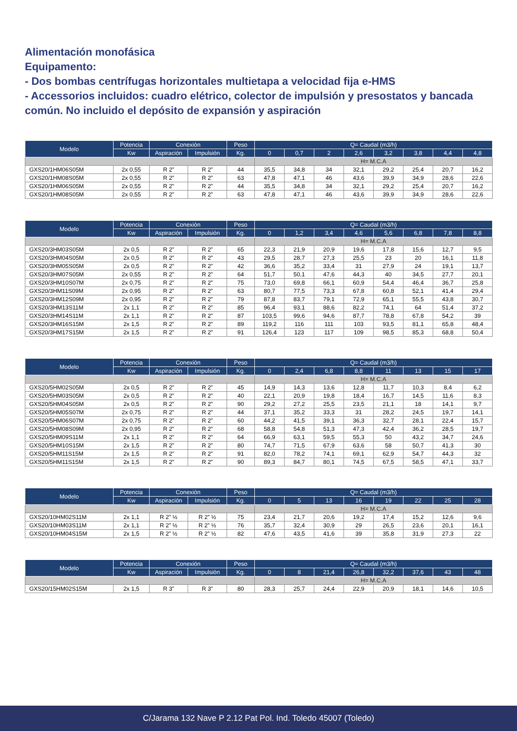Alimentación monofásica
Equipamento:
- Dos bombas centrífugas horizontales multietapa a velocidad fija e-HMS
- Accessorios incluidos: cuadro elétrico, colector de impulsión y presostatos y bancada común. No incluido el depósito de expansión y aspiración
| Modelo | Potencia | Conexión | | Peso | Q= Caudal (m3/h) | | | | | | | |
| --- | --- | --- | --- | --- | --- | --- | --- | --- | --- | --- | --- | --- |
| | Kw | Aspiración | Impulsión | Kg. | 0 | 0,7 | 2 | 2,6 | 3,2 | 3,8 | 4,4 | 4,8 |
| | | | | | H= M.C.A | | | | | | | |
| GXS20/1HM06S05M | 2x 0,55 | R 2” | R 2” | 44 | 35,5 | 34,8 | 34 | 32,1 | 29,2 | 25,4 | 20,7 | 16,2 |
| GXS20/1HM08S05M | 2x 0,55 | R 2” | R 2” | 63 | 47,8 | 47,1 | 46 | 43,6 | 39,9 | 34,9 | 28,6 | 22,6 |
| GXS20/1HM06S05M | 2x 0,55 | R 2” | R 2” | 44 | 35,5 | 34,8 | 34 | 32,1 | 29,2 | 25,4 | 20,7 | 16,2 |
| GXS20/1HM08S05M | 2x 0,55 | R 2” | R 2” | 63 | 47,8 | 47,1 | 46 | 43,6 | 39,9 | 34,9 | 28,6 | 22,6 |
| Modelo | Potencia | Conexión | | Peso | Q= Caudal (m3/h) | | | | | | | |
| --- | --- | --- | --- | --- | --- | --- | --- | --- | --- | --- | --- | --- |
| | Kw | Aspiración | Impulsión | Kg. | 0 | 1,2 | 3,4 | 4,6 | 5,6 | 6,8 | 7,8 | 8,8 |
| | | | | | H= M.C.A | | | | | | | |
| GXS20/3HM03S05M | 2x 0,5 | R 2” | R 2” | 65 | 22,3 | 21,9 | 20,9 | 19,6 | 17,8 | 15,6 | 12,7 | 9,5 |
| GXS20/3HM04S05M | 2x 0,5 | R 2” | R 2” | 43 | 29,5 | 28,7 | 27,3 | 25,5 | 23 | 20 | 16,1 | 11,8 |
| GXS20/3HM05S05M | 2x 0,5 | R 2” | R 2” | 42 | 36,6 | 35,2 | 33,4 | 31 | 27,9 | 24 | 19,1 | 13,7 |
| GXS20/3HM07S05M | 2x 0,55 | R 2” | R 2” | 64 | 51,7 | 50,1 | 47,6 | 44,3 | 40 | 34,5 | 27,7 | 20,1 |
| GXS20/3HM10S07M | 2x 0,75 | R 2” | R 2” | 75 | 73,0 | 69,8 | 66,1 | 60,9 | 54,4 | 46,4 | 36,7 | 25,8 |
| GXS20/3HM11S09M | 2x 0,95 | R 2” | R 2” | 63 | 80,7 | 77,5 | 73,3 | 67,8 | 60,8 | 52,1 | 41,4 | 29,4 |
| GXS20/3HM12S09M | 2x 0,95 | R 2” | R 2” | 79 | 87,8 | 83,7 | 79,1 | 72,9 | 65,1 | 55,5 | 43,8 | 30,7 |
| GXS20/3HM13S11M | 2x 1,1 | R 2” | R 2” | 85 | 96,4 | 93,1 | 88,6 | 82,2 | 74,1 | 64 | 51,4 | 37,2 |
| GXS20/3HM14S11M | 2x 1,1 | R 2” | R 2” | 87 | 103,5 | 99,6 | 94,6 | 87,7 | 78,8 | 67,8 | 54,2 | 39 |
| GXS20/3HM16S15M | 2x 1,5 | R 2” | R 2” | 89 | 119,2 | 116 | 111 | 103 | 93,5 | 81,1 | 65,8 | 48,4 |
| GXS20/3HM17S15M | 2x 1,5 | R 2” | R 2” | 91 | 126,4 | 123 | 117 | 109 | 98,5 | 85,3 | 68,8 | 50,4 |
| Modelo | Potencia | Conexión | | Peso | Q= Caudal (m3/h) | | | | | | | |
| --- | --- | --- | --- | --- | --- | --- | --- | --- | --- | --- | --- | --- |
| | Kw | Aspiración | Impulsión | Kg. | 0 | 2,4 | 6,8 | 8,8 | 11 | 13 | 15 | 17 |
| | | | | | H= M.C.A | | | | | | | |
| GXS20/5HM02S05M | 2x 0,5 | R 2” | R 2” | 45 | 14,9 | 14,3 | 13,6 | 12,8 | 11,7 | 10,3 | 8,4 | 6,2 |
| GXS20/5HM03S05M | 2x 0,5 | R 2” | R 2” | 40 | 22,1 | 20,9 | 19,8 | 18,4 | 16,7 | 14,5 | 11,6 | 8,3 |
| GXS20/5HM04S05M | 2x 0,5 | R 2” | R 2” | 90 | 29,2 | 27,2 | 25,5 | 23,5 | 21,1 | 18 | 14,1 | 9,7 |
| GXS20/5HM05S07M | 2x 0,75 | R 2” | R 2” | 44 | 37,1 | 35,2 | 33,3 | 31 | 28,2 | 24,5 | 19,7 | 14,1 |
| GXS20/5HM06S07M | 2x 0,75 | R 2” | R 2” | 60 | 44,2 | 41,5 | 39,1 | 36,3 | 32,7 | 28,1 | 22,4 | 15,7 |
| GXS20/5HM08S09M | 2x 0,95 | R 2” | R 2” | 68 | 58,8 | 54,8 | 51,3 | 47,3 | 42,4 | 36,2 | 28,5 | 19,7 |
| GXS20/5HM09S11M | 2x 1,1 | R 2” | R 2” | 64 | 66,9 | 63,1 | 59,5 | 55,3 | 50 | 43,2 | 34,7 | 24,6 |
| GXS20/5HM10S15M | 2x 1,5 | R 2” | R 2” | 80 | 74,7 | 71,5 | 67,9 | 63,6 | 58 | 50,7 | 41,3 | 30 |
| GXS20/5HM11S15M | 2x 1,5 | R 2” | R 2” | 91 | 82,0 | 78,2 | 74,1 | 69,1 | 62,9 | 54,7 | 44,3 | 32 |
| GXS20/5HM11S15M | 2x 1,5 | R 2” | R 2” | 90 | 89,3 | 84,7 | 80,1 | 74,5 | 67,5 | 58,5 | 47,1 | 33,7 |
| Modelo | Potencia | Conexión | | Peso | Q= Caudal (m3/h) | | | | | | | |
| --- | --- | --- | --- | --- | --- | --- | --- | --- | --- | --- | --- | --- |
| | Kw | Aspiración | Impulsión | Kg. | 0 | 5 | 13 | 16 | 19 | 22 | 25 | 28 |
| | | | | | H= M.C.A | | | | | | | |
| GXS20/10HM02S11M | 2x 1,1 | R 2” ½ | R 2” ½ | 75 | 23,4 | 21,7 | 20,6 | 19,2 | 17,4 | 15,2 | 12,6 | 9,6 |
| GXS20/10HM03S11M | 2x 1,1 | R 2” ½ | R 2” ½ | 76 | 35,7 | 32,4 | 30,9 | 29 | 26,5 | 23,6 | 20,1 | 16,1 |
| GXS20/10HM04S15M | 2x 1,5 | R 2” ½ | R 2” ½ | 82 | 47,6 | 43,5 | 41,6 | 39 | 35,8 | 31,9 | 27,3 | 22 |
| Modelo | Potencia | Conexión | | Peso | Q= Caudal (m3/h) | | | | | | | |
| --- | --- | --- | --- | --- | --- | --- | --- | --- | --- | --- | --- | --- |
| | Kw | Aspiración | Impulsión | Kg. | 0 | 8 | 21,4 | 26,8 | 32,2 | 37,6 | 43 | 48 |
| | | | | | H= M.C.A | | | | | | | |
| GXS20/15HM02S15M | 2x 1,5 | R 3” | R 3” | 80 | 28,3 | 25,7 | 24,4 | 22,9 | 20,9 | 18,1 | 14,6 | 10,5 |
C/Jarama 132 Nave P 2.12 Pat Pol. Ind. Toledo 45007 (Toledo)